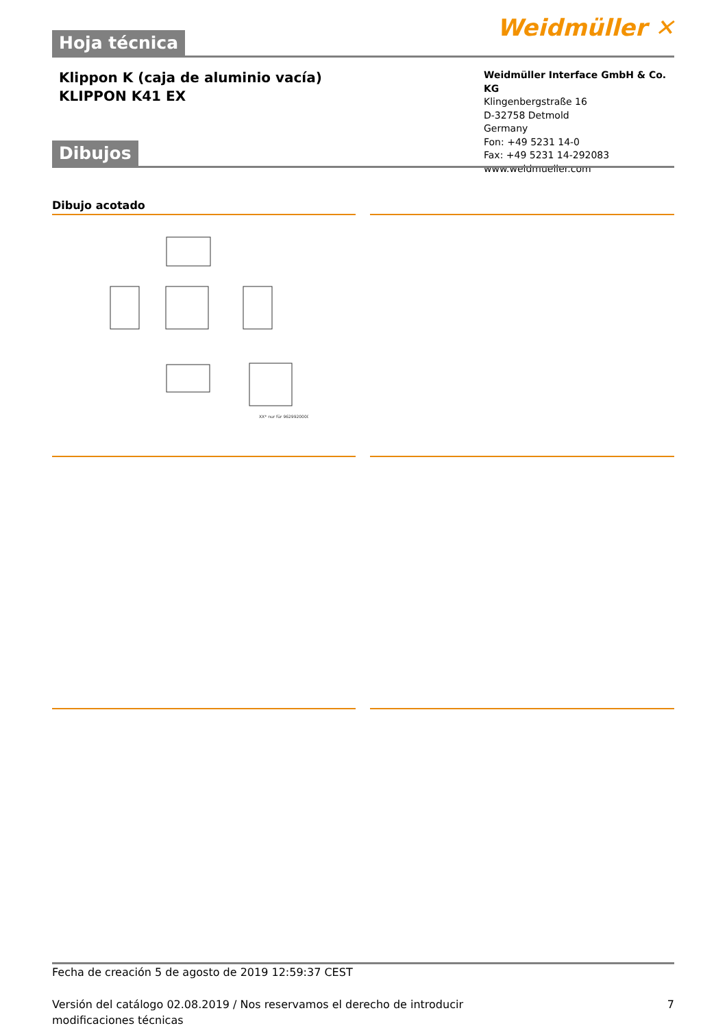Weidmüller ✕ Hoja técnica
Klippon K (caja de aluminio vacía)
KLIPPON K41 EX
Weidmüller Interface GmbH & Co. KG
Klingenbergstraße 16
D-32758 Detmold
Germany
Fon: +49 5231 14-0
Fax: +49 5231 14-292083
www.weidmueller.com
Dibujos
Dibujo acotado
XX* nur für 9629920000
Fecha de creación 5 de agosto de 2019 12:59:37 CEST
Versión del catálogo 02.08.2019 / Nos reservamos el derecho de introducir modificaciones técnicas 7